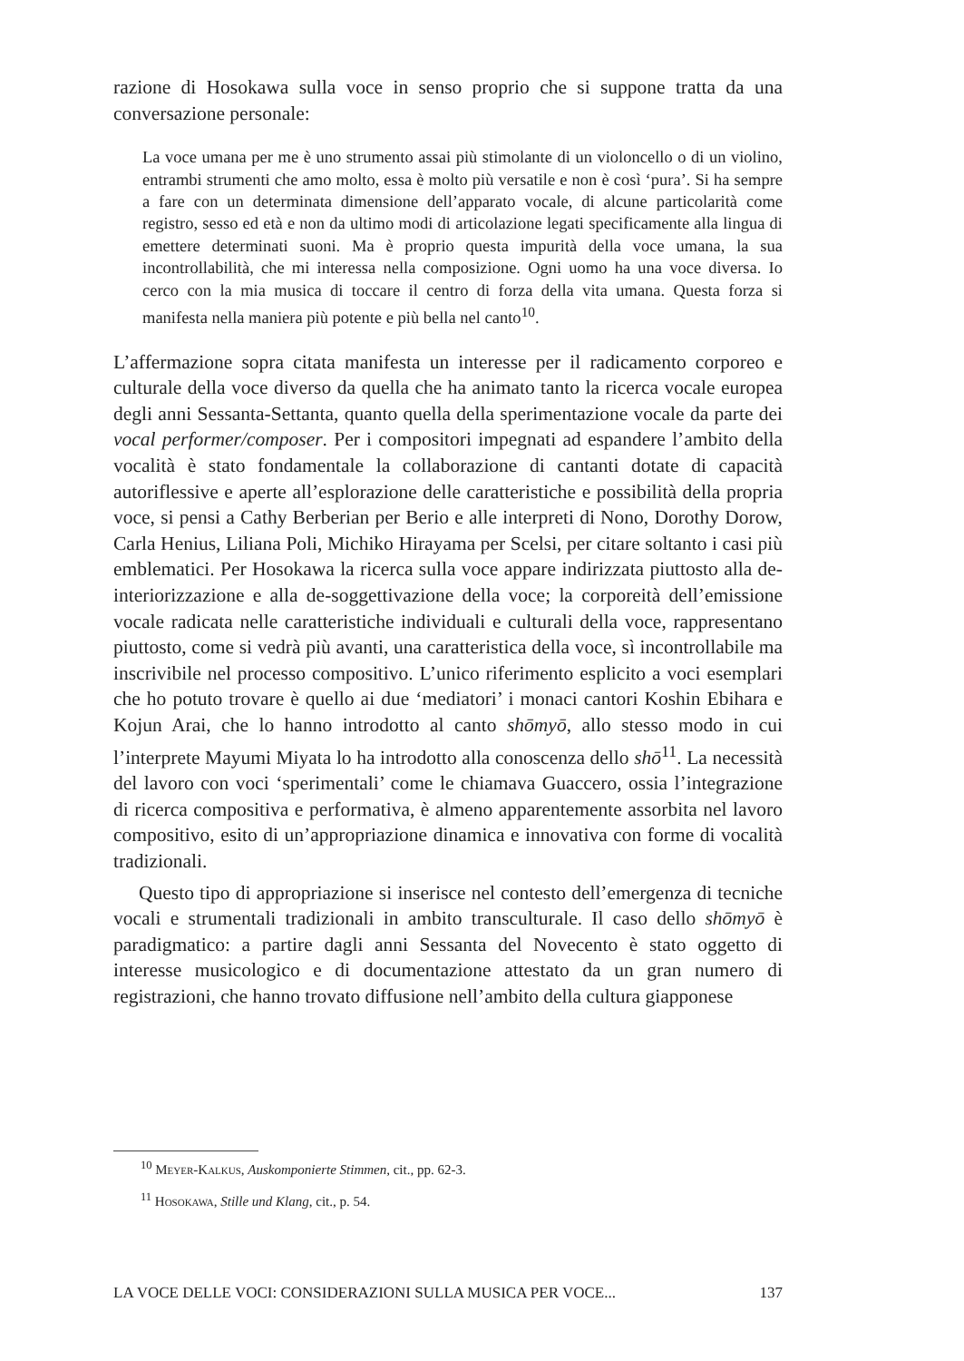razione di Hosokawa sulla voce in senso proprio che si suppone tratta da una conversazione personale:
La voce umana per me è uno strumento assai più stimolante di un violoncello o di un violino, entrambi strumenti che amo molto, essa è molto più versatile e non è così ‘pura’. Si ha sempre a fare con un determinata dimensione dell’apparato vocale, di alcune particolarità come registro, sesso ed età e non da ultimo modi di articolazione legati specificamente alla lingua di emettere determinati suoni. Ma è proprio questa impurità della voce umana, la sua incontrollabilità, che mi interessa nella composizione. Ogni uomo ha una voce diversa. Io cerco con la mia musica di toccare il centro di forza della vita umana. Questa forza si manifesta nella maniera più potente e più bella nel canto<sup>10</sup>.
L’affermazione sopra citata manifesta un interesse per il radicamento corporeo e culturale della voce diverso da quella che ha animato tanto la ricerca vocale europea degli anni Sessanta-Settanta, quanto quella della sperimentazione vocale da parte dei vocal performer/composer. Per i compositori impegnati ad espandere l’ambito della vocalità è stato fondamentale la collaborazione di cantanti dotate di capacità autoriflessive e aperte all’esplorazione delle caratteristiche e possibilità della propria voce, si pensi a Cathy Berberian per Berio e alle interpreti di Nono, Dorothy Dorow, Carla Henius, Liliana Poli, Michiko Hirayama per Scelsi, per citare soltanto i casi più emblematici. Per Hosokawa la ricerca sulla voce appare indirizzata piuttosto alla de-interiorizzazione e alla de-soggettivazione della voce; la corporeità dell’emissione vocale radicata nelle caratteristiche individuali e culturali della voce, rappresentano piuttosto, come si vedrà più avanti, una caratteristica della voce, sì incontrollabile ma inscrivibile nel processo compositivo. L’unico riferimento esplicito a voci esemplari che ho potuto trovare è quello ai due ‘mediatori’ i monaci cantori Koshin Ebihara e Kojun Arai, che lo hanno introdotto al canto shōmyō, allo stesso modo in cui l’interprete Mayumi Miyata lo ha introdotto alla conoscenza dello shō<sup>11</sup>. La necessità del lavoro con voci ‘sperimentali’ come le chiamava Guaccero, ossia l’integrazione di ricerca compositiva e performativa, è almeno apparentemente assorbita nel lavoro compositivo, esito di un’appropriazione dinamica e innovativa con forme di vocalità tradizionali.
Questo tipo di appropriazione si inserisce nel contesto dell’emergenza di tecniche vocali e strumentali tradizionali in ambito transculturale. Il caso dello shōmyō è paradigmatico: a partire dagli anni Sessanta del Novecento è stato oggetto di interesse musicologico e di documentazione attestato da un gran numero di registrazioni, che hanno trovato diffusione nell’ambito della cultura giapponese
<sup>10</sup> Meyer-Kalkus, Auskomponierte Stimmen, cit., pp. 62-3.
<sup>11</sup> Hosokawa, Stille und Klang, cit., p. 54.
LA VOCE DELLE VOCI: CONSIDERAZIONI SULLA MUSICA PER VOCE... 137